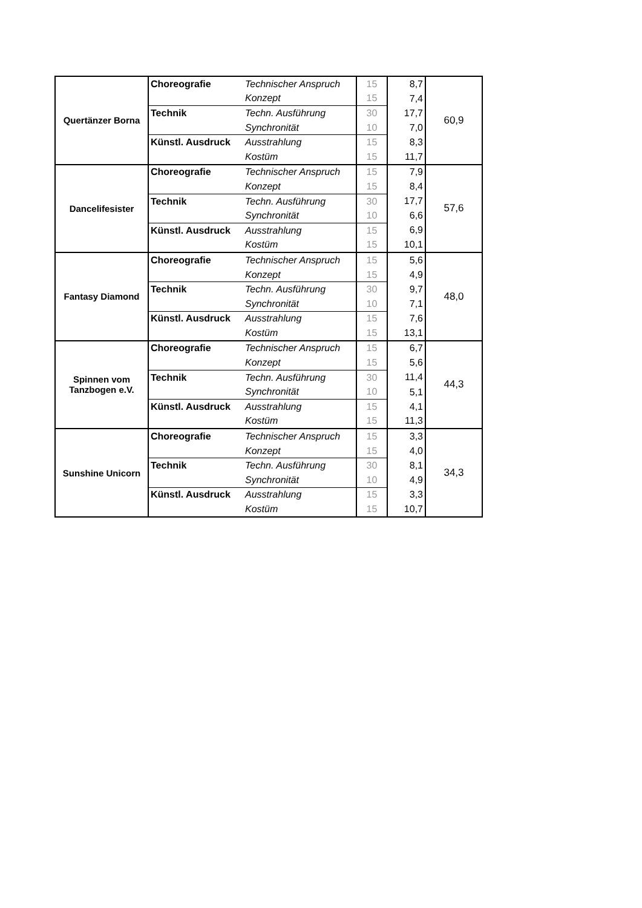| Quertänzer Borna | Choreografie | Technischer Anspruch | 15 | 8,7 | 60,9 |
| | | Konzept | 15 | 7,4 | |
| | Technik | Techn. Ausführung | 30 | 17,7 | |
| | | Synchronität | 10 | 7,0 | |
| | Künstl. Ausdruck | Ausstrahlung | 15 | 8,3 | |
| | | Kostüm | 15 | 11,7 | |
| Dancelifesister | Choreografie | Technischer Anspruch | 15 | 7,9 | 57,6 |
| | | Konzept | 15 | 8,4 | |
| | Technik | Techn. Ausführung | 30 | 17,7 | |
| | | Synchronität | 10 | 6,6 | |
| | Künstl. Ausdruck | Ausstrahlung | 15 | 6,9 | |
| | | Kostüm | 15 | 10,1 | |
| Fantasy Diamond | Choreografie | Technischer Anspruch | 15 | 5,6 | 48,0 |
| | | Konzept | 15 | 4,9 | |
| | Technik | Techn. Ausführung | 30 | 9,7 | |
| | | Synchronität | 10 | 7,1 | |
| | Künstl. Ausdruck | Ausstrahlung | 15 | 7,6 | |
| | | Kostüm | 15 | 13,1 | |
| Spinnen vom Tanzbogen e.V. | Choreografie | Technischer Anspruch | 15 | 6,7 | 44,3 |
| | | Konzept | 15 | 5,6 | |
| | Technik | Techn. Ausführung | 30 | 11,4 | |
| | | Synchronität | 10 | 5,1 | |
| | Künstl. Ausdruck | Ausstrahlung | 15 | 4,1 | |
| | | Kostüm | 15 | 11,3 | |
| Sunshine Unicorn | Choreografie | Technischer Anspruch | 15 | 3,3 | 34,3 |
| | | Konzept | 15 | 4,0 | |
| | Technik | Techn. Ausführung | 30 | 8,1 | |
| | | Synchronität | 10 | 4,9 | |
| | Künstl. Ausdruck | Ausstrahlung | 15 | 3,3 | |
| | | Kostüm | 15 | 10,7 | |